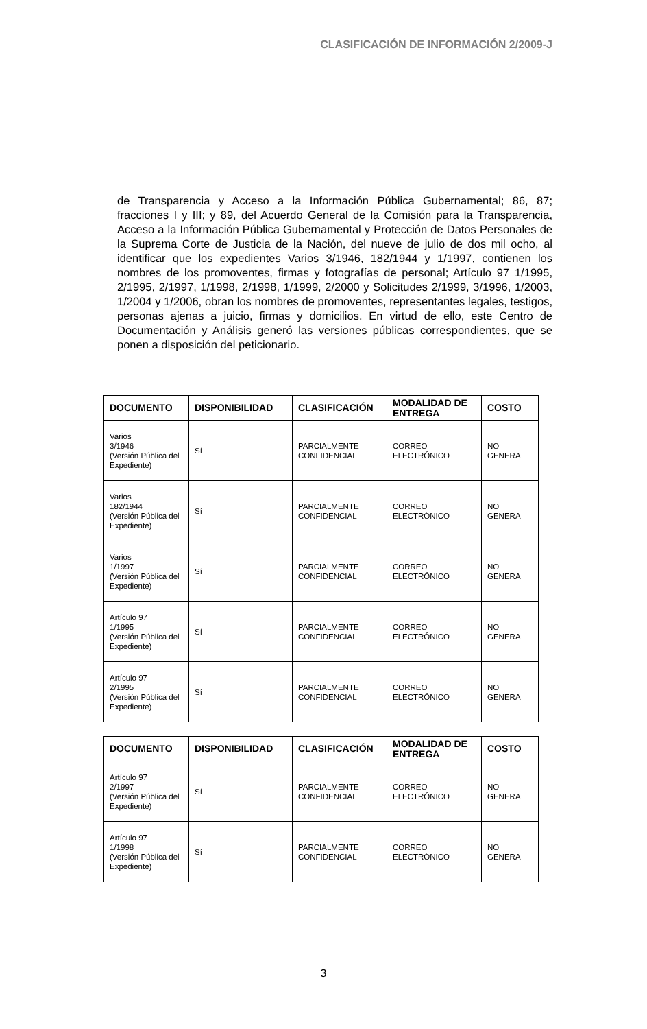CLASIFICACIÓN DE INFORMACIÓN 2/2009-J
de Transparencia y Acceso a la Información Pública Gubernamental; 86, 87; fracciones I y III; y 89, del Acuerdo General de la Comisión para la Transparencia, Acceso a la Información Pública Gubernamental y Protección de Datos Personales de la Suprema Corte de Justicia de la Nación, del nueve de julio de dos mil ocho, al identificar que los expedientes Varios 3/1946, 182/1944 y 1/1997, contienen los nombres de los promoventes, firmas y fotografías de personal; Artículo 97 1/1995, 2/1995, 2/1997, 1/1998, 2/1998, 1/1999, 2/2000 y Solicitudes 2/1999, 3/1996, 1/2003, 1/2004 y 1/2006, obran los nombres de promoventes, representantes legales, testigos, personas ajenas a juicio, firmas y domicilios. En virtud de ello, este Centro de Documentación y Análisis generó las versiones públicas correspondientes, que se ponen a disposición del peticionario.
| DOCUMENTO | DISPONIBILIDAD | CLASIFICACIÓN | MODALIDAD DE ENTREGA | COSTO |
| --- | --- | --- | --- | --- |
| Varios 3/1946 (Versión Pública del Expediente) | Sí | PARCIALMENTE CONFIDENCIAL | CORREO ELECTRÓNICO | NO GENERA |
| Varios 182/1944 (Versión Pública del Expediente) | Sí | PARCIALMENTE CONFIDENCIAL | CORREO ELECTRÓNICO | NO GENERA |
| Varios 1/1997 (Versión Pública del Expediente) | Sí | PARCIALMENTE CONFIDENCIAL | CORREO ELECTRÓNICO | NO GENERA |
| Artículo 97 1/1995 (Versión Pública del Expediente) | Sí | PARCIALMENTE CONFIDENCIAL | CORREO ELECTRÓNICO | NO GENERA |
| Artículo 97 2/1995 (Versión Pública del Expediente) | Sí | PARCIALMENTE CONFIDENCIAL | CORREO ELECTRÓNICO | NO GENERA |
| DOCUMENTO | DISPONIBILIDAD | CLASIFICACIÓN | MODALIDAD DE ENTREGA | COSTO |
| --- | --- | --- | --- | --- |
| Artículo 97 2/1997 (Versión Pública del Expediente) | Sí | PARCIALMENTE CONFIDENCIAL | CORREO ELECTRÓNICO | NO GENERA |
| Artículo 97 1/1998 (Versión Pública del Expediente) | Sí | PARCIALMENTE CONFIDENCIAL | CORREO ELECTRÓNICO | NO GENERA |
3